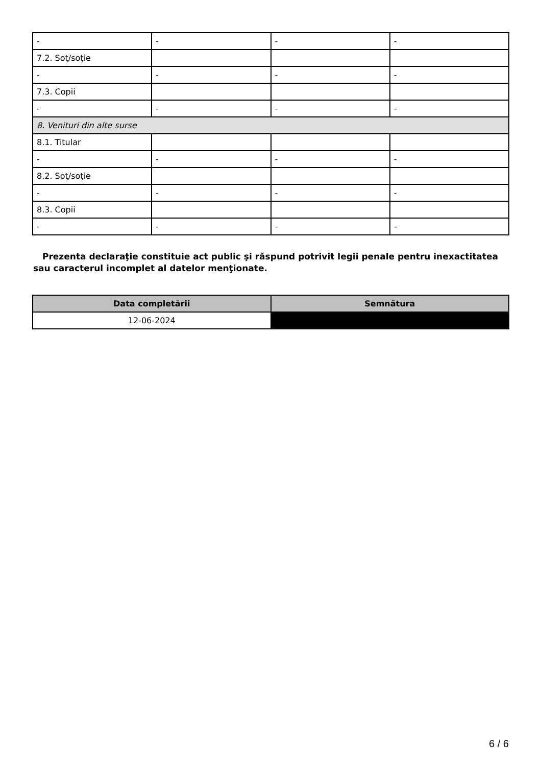| - | - | - | - |
| 7.2. Soţ/soţie | | | |
| - | - | - | - |
| 7.3. Copii | | | |
| - | - | - | - |
| 8. Venituri din alte surse | | | |
| 8.1. Titular | | | |
| - | - | - | - |
| 8.2. Soţ/soţie | | | |
| - | - | - | - |
| 8.3. Copii | | | |
| - | - | - | - |
Prezenta declaraţie constituie act public şi răspund potrivit legii penale pentru inexactitatea sau caracterul incomplet al datelor menţionate.
| Data completării | Semnătura |
| --- | --- |
| 12-06-2024 | |
6 / 6